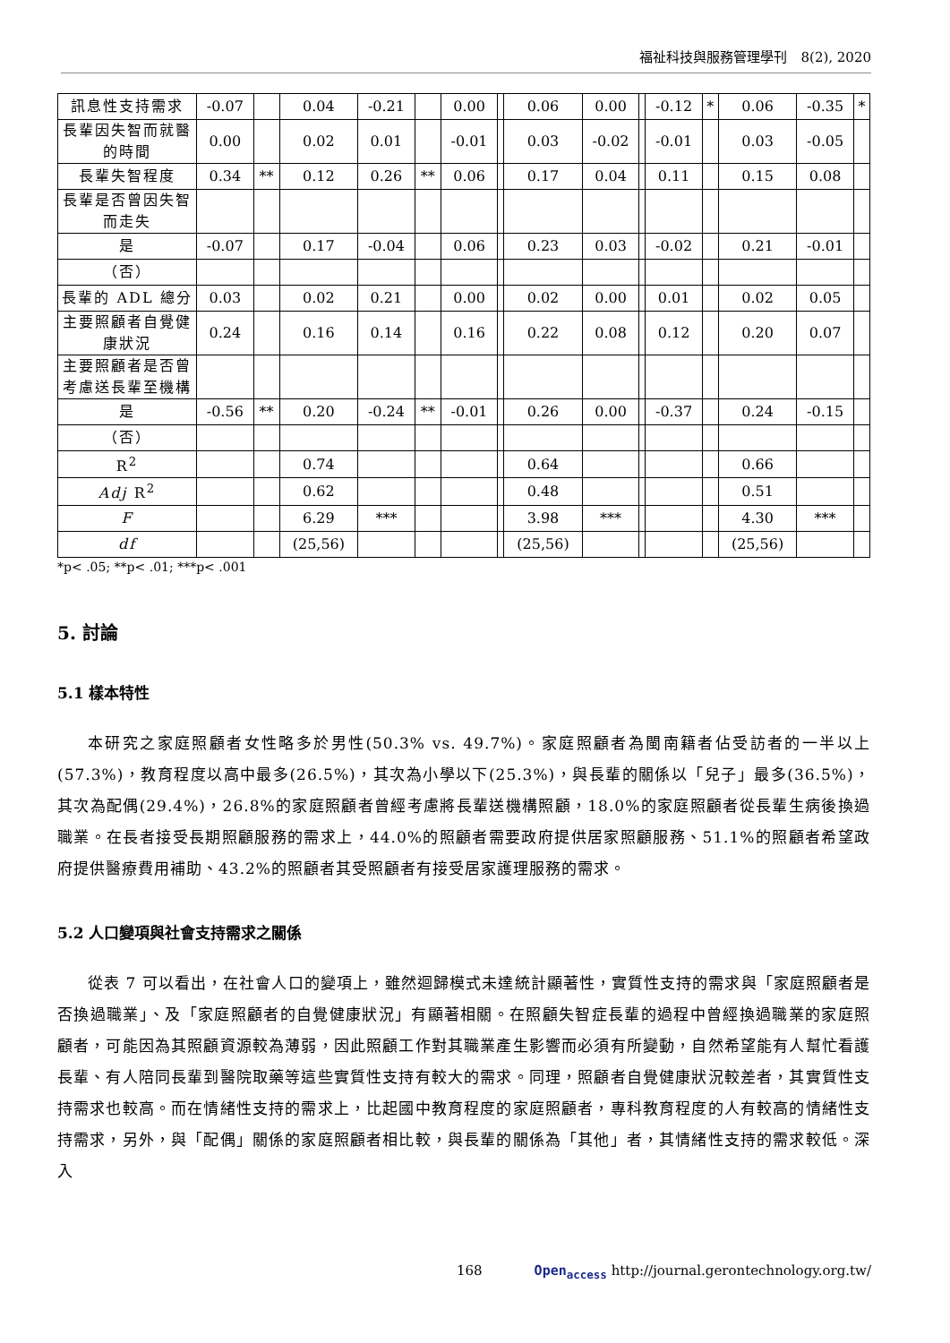福祉科技與服務管理學刊　8(2), 2020
| 訊息性支持需求 | -0.07 | | 0.04 | -0.21 | | 0.00 | | 0.06 | 0.00 | | -0.12 | * | 0.06 | -0.35 | * |
| 長輩因失智而就醫的時間 | 0.00 | | 0.02 | 0.01 | | -0.01 | | 0.03 | -0.02 | | -0.01 | | 0.03 | -0.05 | |
| 長輩失智程度 | 0.34 | ** | 0.12 | 0.26 | ** | 0.06 | | 0.17 | 0.04 | | 0.11 | | 0.15 | 0.08 | |
| 長輩是否曾因失智而走失 | | | | | | | | | | | | | | | |
| 是 | -0.07 | | 0.17 | -0.04 | | 0.06 | | 0.23 | 0.03 | | -0.02 | | 0.21 | -0.01 | |
| （否） | | | | | | | | | | | | | | | |
| 長輩的 ADL 總分 | 0.03 | | 0.02 | 0.21 | | 0.00 | | 0.02 | 0.00 | | 0.01 | | 0.02 | 0.05 | |
| 主要照顧者自覺健康狀況 | 0.24 | | 0.16 | 0.14 | | 0.16 | | 0.22 | 0.08 | | 0.12 | | 0.20 | 0.07 | |
| 主要照顧者是否曾考慮送長輩至機構 | | | | | | | | | | | | | | | |
| 是 | -0.56 | ** | 0.20 | -0.24 | ** | -0.01 | | 0.26 | 0.00 | | -0.37 | | 0.24 | -0.15 | |
| （否） | | | | | | | | | | | | | | | |
| R<sup>2</sup> | | | 0.74 | | | | | 0.64 | | | | | 0.66 | | |
| Adj R<sup>2</sup> | | | 0.62 | | | | | 0.48 | | | | | 0.51 | | |
| F | | | 6.29 | *** | | | | 3.98 | *** | | | | 4.30 | *** | |
| df | | | (25,56) | | | | | (25,56) | | | | | (25,56) | | |
*p< .05; **p< .01; ***p< .001
5. 討論
5.1 樣本特性
本研究之家庭照顧者女性略多於男性(50.3% vs. 49.7%)。家庭照顧者為閩南籍者佔受訪者的一半以上(57.3%)，教育程度以高中最多(26.5%)，其次為小學以下(25.3%)，與長輩的關係以「兒子」最多(36.5%)，其次為配偶(29.4%)，26.8%的家庭照顧者曾經考慮將長輩送機構照顧，18.0%的家庭照顧者從長輩生病後換過職業。在長者接受長期照顧服務的需求上，44.0%的照顧者需要政府提供居家照顧服務、51.1%的照顧者希望政府提供醫療費用補助、43.2%的照顧者其受照顧者有接受居家護理服務的需求。
5.2 人口變項與社會支持需求之關係
從表 7 可以看出，在社會人口的變項上，雖然迴歸模式未達統計顯著性，實質性支持的需求與「家庭照顧者是否換過職業」、及「家庭照顧者的自覺健康狀況」有顯著相關。在照顧失智症長輩的過程中曾經換過職業的家庭照顧者，可能因為其照顧資源較為薄弱，因此照顧工作對其職業產生影響而必須有所變動，自然希望能有人幫忙看護長輩、有人陪同長輩到醫院取藥等這些實質性支持有較大的需求。同理，照顧者自覺健康狀況較差者，其實質性支持需求也較高。而在情緒性支持的需求上，比起國中教育程度的家庭照顧者，專科教育程度的人有較高的情緒性支持需求，另外，與「配偶」關係的家庭照顧者相比較，與長輩的關係為「其他」者，其情緒性支持的需求較低。深入
168
Open<sub>access</sub> http://journal.gerontechnology.org.tw/